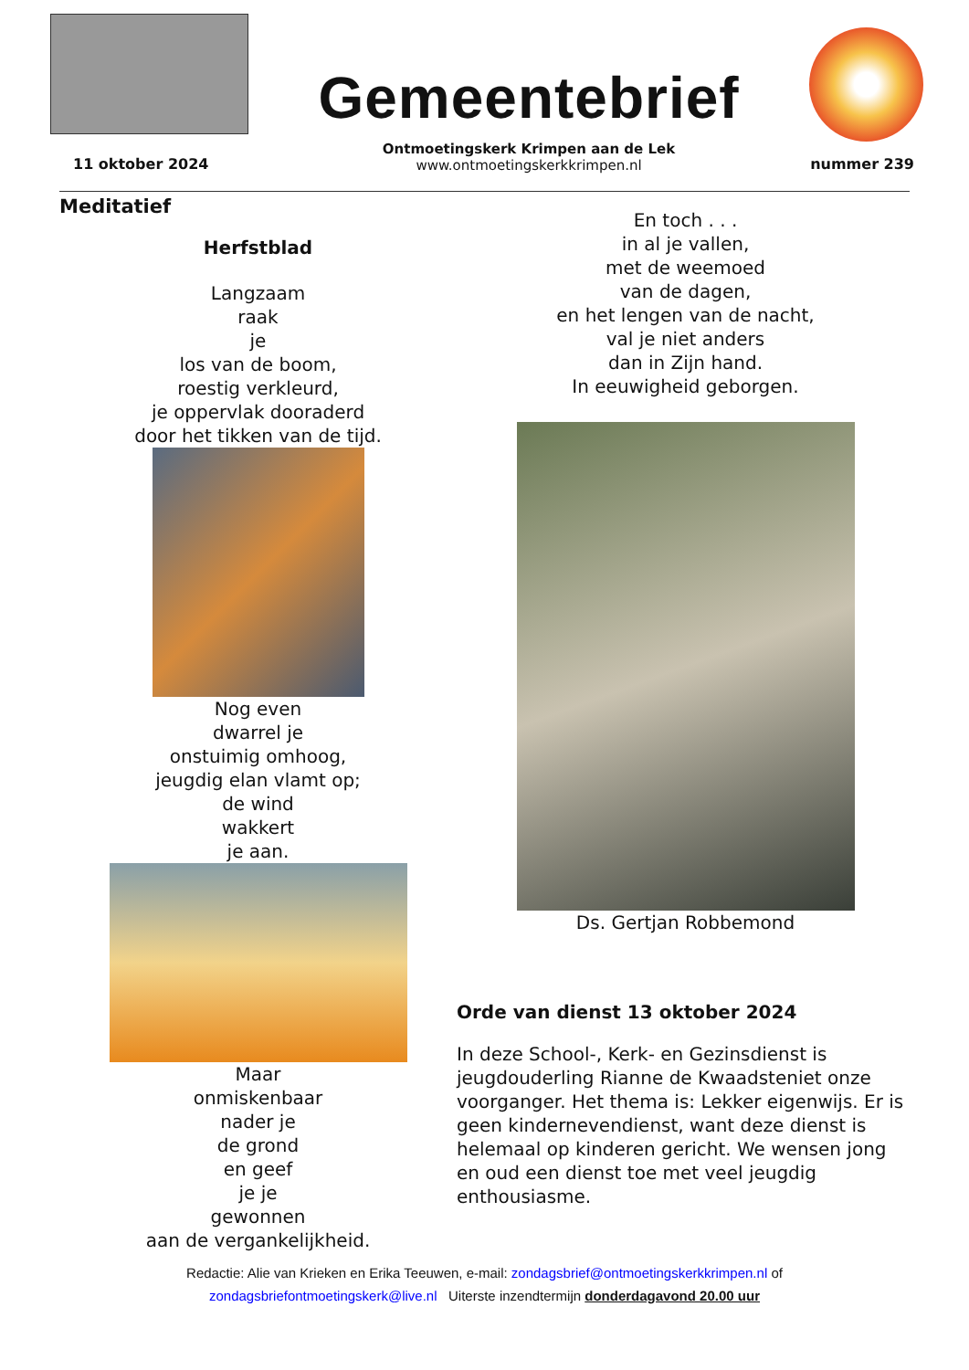Gemeentebrief
Ontmoetingskerk Krimpen aan de Lek
www.ontmoetingskerkkrimpen.nl
11 oktober 2024 nummer 239
Meditatief
Herfstblad
Langzaam
raak
je
los van de boom,
roestig verkleurd,
je oppervlak dooraderd
door het tikken van de tijd.
Nog even
dwarrel je
onstuimig omhoog,
jeugdig elan vlamt op;
de wind
wakkert
je aan.
Maar
onmiskenbaar
nader je
de grond
en geef
je je
gewonnen
aan de vergankelijkheid.
En toch . . .
in al je vallen,
met de weemoed
van de dagen,
en het lengen van de nacht,
val je niet anders
dan in Zijn hand.
In eeuwigheid geborgen.
Ds. Gertjan Robbemond
Orde van dienst 13 oktober 2024
In deze School-, Kerk- en Gezinsdienst is jeugdouderling Rianne de Kwaadsteniet onze voorganger. Het thema is: Lekker eigenwijs. Er is geen kindernevendienst, want deze dienst is helemaal op kinderen gericht. We wensen jong en oud een dienst toe met veel jeugdig enthousiasme.
Redactie: Alie van Krieken en Erika Teeuwen, e-mail: zondagsbrief@ontmoetingskerkkrimpen.nl of
zondagsbriefontmoetingskerk@live.nl Uiterste inzendtermijn donderdagavond 20.00 uur